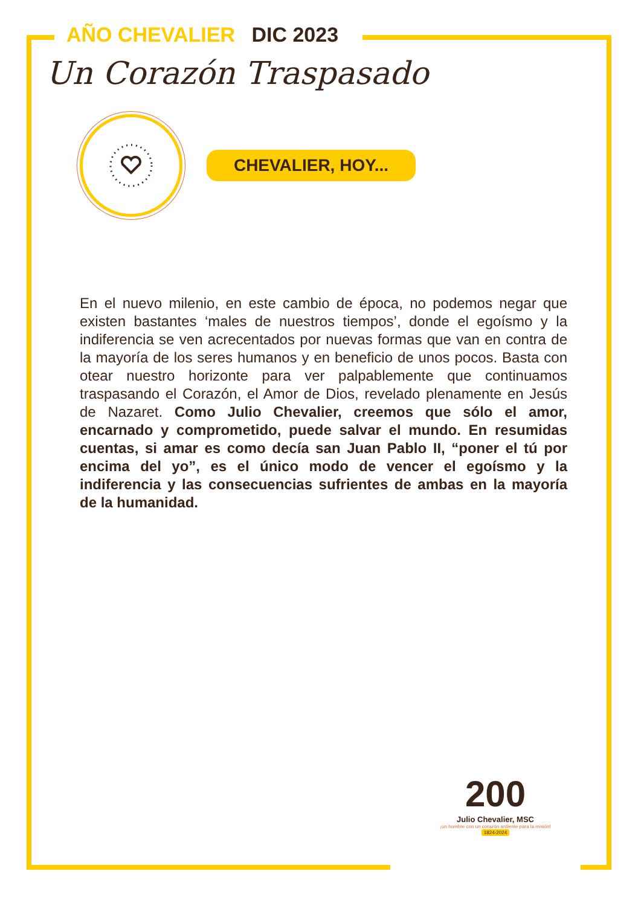AÑO CHEVALIER DIC 2023
Un Corazón Traspasado
CHEVALIER, HOY...
En el nuevo milenio, en este cambio de época, no podemos negar que existen bastantes ‘males de nuestros tiempos’, donde el egoísmo y la indiferencia se ven acrecentados por nuevas formas que van en contra de la mayoría de los seres humanos y en beneficio de unos pocos. Basta con otear nuestro horizonte para ver palpablemente que continuamos traspasando el Corazón, el Amor de Dios, revelado plenamente en Jesús de Nazaret. Como Julio Chevalier, creemos que sólo el amor, encarnado y comprometido, puede salvar el mundo. En resumidas cuentas, si amar es como decía san Juan Pablo II, “poner el tú por encima del yo”, es el único modo de vencer el egoísmo y la indiferencia y las consecuencias sufrientes de ambas en la mayoría de la humanidad.
200
Julio Chevalier, MSC
¡un hombre con un corazón ardiente para la misión!
1824-2024